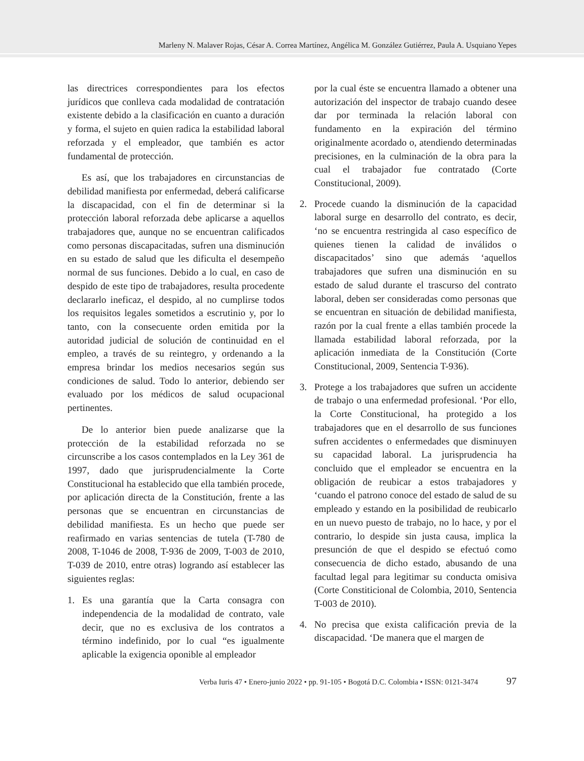Marleny N. Malaver Rojas, César A. Correa Martínez, Angélica M. González Gutiérrez, Paula A. Usquiano Yepes
las directrices correspondientes para los efectos jurídicos que conlleva cada modalidad de contratación existente debido a la clasificación en cuanto a duración y forma, el sujeto en quien radica la estabilidad laboral reforzada y el empleador, que también es actor fundamental de protección.
Es así, que los trabajadores en circunstancias de debilidad manifiesta por enfermedad, deberá calificarse la discapacidad, con el fin de determinar si la protección laboral reforzada debe aplicarse a aquellos trabajadores que, aunque no se encuentran calificados como personas discapacitadas, sufren una disminución en su estado de salud que les dificulta el desempeño normal de sus funciones. Debido a lo cual, en caso de despido de este tipo de trabajadores, resulta procedente declararlo ineficaz, el despido, al no cumplirse todos los requisitos legales sometidos a escrutinio y, por lo tanto, con la consecuente orden emitida por la autoridad judicial de solución de continuidad en el empleo, a través de su reintegro, y ordenando a la empresa brindar los medios necesarios según sus condiciones de salud. Todo lo anterior, debiendo ser evaluado por los médicos de salud ocupacional pertinentes.
De lo anterior bien puede analizarse que la protección de la estabilidad reforzada no se circunscribe a los casos contemplados en la Ley 361 de 1997, dado que jurisprudencialmente la Corte Constitucional ha establecido que ella también procede, por aplicación directa de la Constitución, frente a las personas que se encuentran en circunstancias de debilidad manifiesta. Es un hecho que puede ser reafirmado en varias sentencias de tutela (T-780 de 2008, T-1046 de 2008, T-936 de 2009, T-003 de 2010, T-039 de 2010, entre otras) logrando así establecer las siguientes reglas:
1. Es una garantía que la Carta consagra con independencia de la modalidad de contrato, vale decir, que no es exclusiva de los contratos a término indefinido, por lo cual “es igualmente aplicable la exigencia oponible al empleador
por la cual éste se encuentra llamado a obtener una autorización del inspector de trabajo cuando desee dar por terminada la relación laboral con fundamento en la expiración del término originalmente acordado o, atendiendo determinadas precisiones, en la culminación de la obra para la cual el trabajador fue contratado (Corte Constitucional, 2009).
2. Procede cuando la disminución de la capacidad laboral surge en desarrollo del contrato, es decir, ‘no se encuentra restringida al caso específico de quienes tienen la calidad de inválidos o discapacitados’ sino que además ‘aquellos trabajadores que sufren una disminución en su estado de salud durante el trascurso del contrato laboral, deben ser consideradas como personas que se encuentran en situación de debilidad manifiesta, razón por la cual frente a ellas también procede la llamada estabilidad laboral reforzada, por la aplicación inmediata de la Constitución (Corte Constitucional, 2009, Sentencia T-936).
3. Protege a los trabajadores que sufren un accidente de trabajo o una enfermedad profesional. ‘Por ello, la Corte Constitucional, ha protegido a los trabajadores que en el desarrollo de sus funciones sufren accidentes o enfermedades que disminuyen su capacidad laboral. La jurisprudencia ha concluido que el empleador se encuentra en la obligación de reubicar a estos trabajadores y ‘cuando el patrono conoce del estado de salud de su empleado y estando en la posibilidad de reubicarlo en un nuevo puesto de trabajo, no lo hace, y por el contrario, lo despide sin justa causa, implica la presunción de que el despido se efectuó como consecuencia de dicho estado, abusando de una facultad legal para legitimar su conducta omisiva (Corte Constiticional de Colombia, 2010, Sentencia T-003 de 2010).
4. No precisa que exista calificación previa de la discapacidad. ‘De manera que el margen de
Verba Iuris 47 • Enero-junio 2022 • pp. 91-105 • Bogotá D.C. Colombia • ISSN: 0121-3474 97